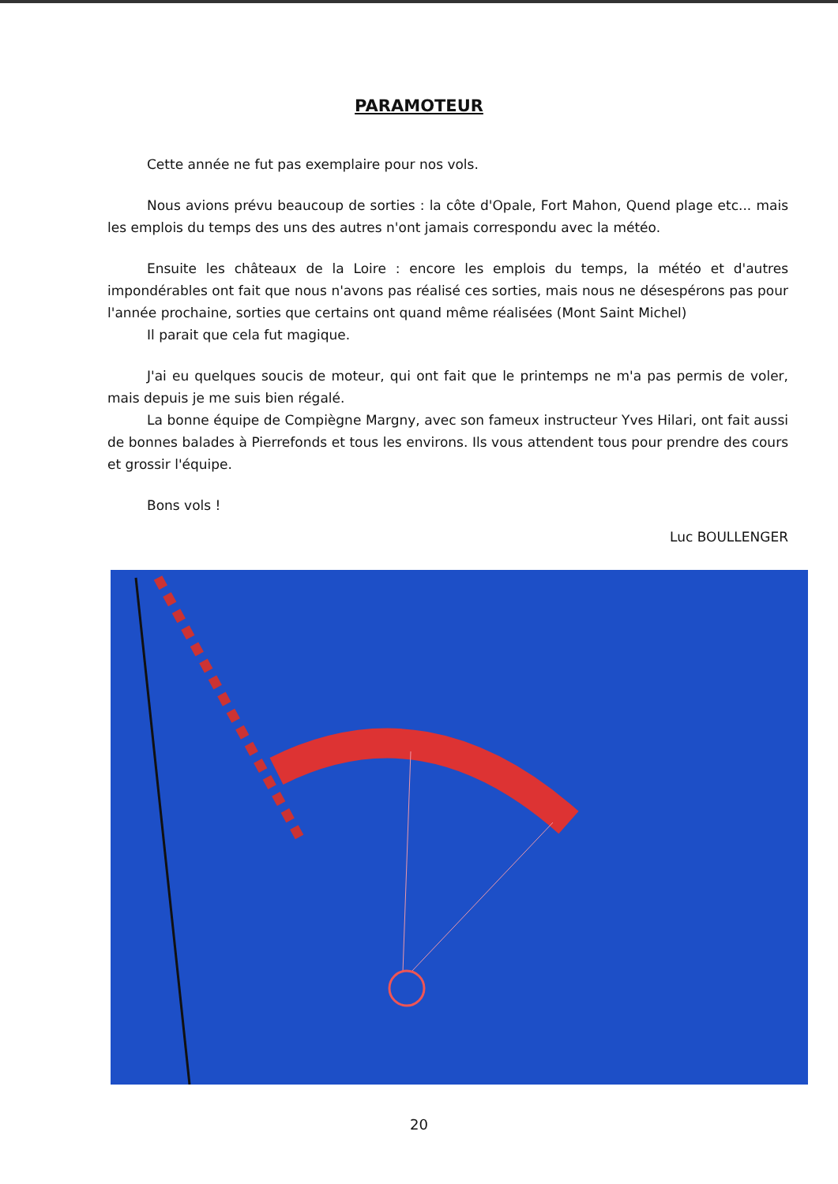PARAMOTEUR
Cette année ne fut pas exemplaire pour nos vols.
Nous avions prévu beaucoup de sorties : la côte d'Opale, Fort Mahon, Quend plage etc... mais les emplois du temps des uns des autres n'ont jamais correspondu avec la météo.
Ensuite les châteaux de la Loire : encore les emplois du temps, la météo et d'autres impondérables ont fait que nous n'avons pas réalisé ces sorties, mais nous ne désespérons pas pour l'année prochaine, sorties que certains ont quand même réalisées (Mont Saint Michel)
Il parait que cela fut magique.
J'ai eu quelques soucis de moteur, qui ont fait que le printemps ne m'a pas permis de voler, mais depuis je me suis bien régalé.
La bonne équipe de Compiègne Margny, avec son fameux instructeur Yves Hilari, ont fait aussi de bonnes balades à Pierrefonds et tous les environs. Ils vous attendent tous pour prendre des cours et grossir l'équipe.
Bons vols !
Luc BOULLENGER
20